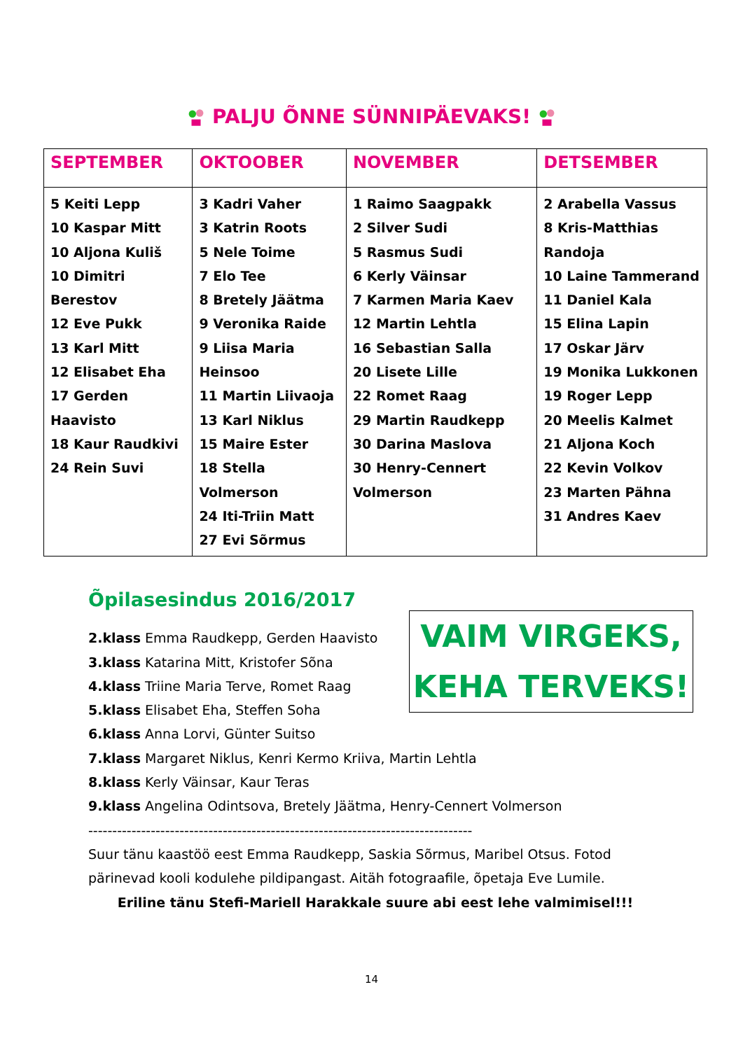PALJU ÕNNE SÜNNIPÄEVAKS!
| SEPTEMBER | OKTOOBER | NOVEMBER | DETSEMBER |
| --- | --- | --- | --- |
| 5 Keiti Lepp 10 Kaspar Mitt 10 Aljona Kuliš 10 Dimitri Berestov 12 Eve Pukk 13 Karl Mitt 12 Elisabet Eha 17 Gerden Haavisto 18 Kaur Raudkivi 24 Rein Suvi | 3 Kadri Vaher 3 Katrin Roots 5 Nele Toime 7 Elo Tee 8 Bretely Jäätma 9 Veronika Raide 9 Liisa Maria Heinsoo 11 Martin Liivaoja 13 Karl Niklus 15 Maire Ester 18 Stella Volmerson 24 Iti-Triin Matt 27 Evi Sõrmus | 1 Raimo Saagpakk 2 Silver Sudi 5 Rasmus Sudi 6 Kerly Väinsar 7 Karmen Maria Kaev 12 Martin Lehtla 16 Sebastian Salla 20 Lisete Lille 22 Romet Raag 29 Martin Raudkepp 30 Darina Maslova 30 Henry-Cennert Volmerson | 2 Arabella Vassus 8 Kris-Matthias Randoja 10 Laine Tammerand 11 Daniel Kala 15 Elina Lapin 17 Oskar Järv 19 Monika Lukkonen 19 Roger Lepp 20 Meelis Kalmet 21 Aljona Koch 22 Kevin Volkov 23 Marten Pähna 31 Andres Kaev |
Õpilasesindus 2016/2017
2.klass Emma Raudkepp, Gerden Haavisto
3.klass Katarina Mitt, Kristofer Sõna
4.klass Triine Maria Terve, Romet Raag
5.klass Elisabet Eha, Steffen Soha
6.klass Anna Lorvi, Günter Suitso
7.klass Margaret Niklus, Kenri Kermo Kriiva, Martin Lehtla
8.klass Kerly Väinsar, Kaur Teras
9.klass Angelina Odintsova, Bretely Jäätma, Henry-Cennert Volmerson
--------------------------------------------------------------------------------
Suur tänu kaastöö eest Emma Raudkepp, Saskia Sõrmus, Maribel Otsus. Fotod pärinevad kooli kodulehe pildipangast. Aitäh fotograafile, õpetaja Eve Lumile.
Eriline tänu Stefi-Mariell Harakkale suure abi eest lehe valmimisel!!!
VAIM VIRGEKS,
KEHA TERVEKS!
14